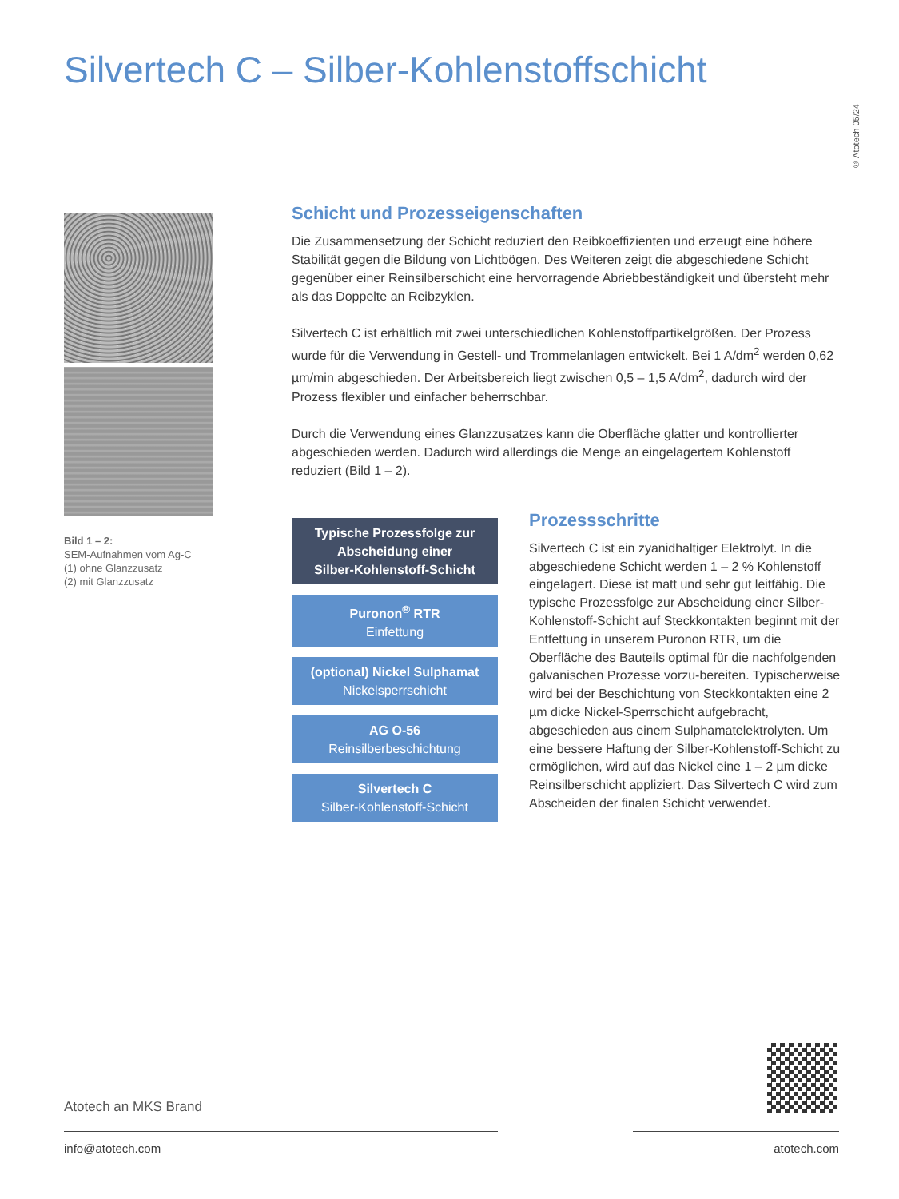Silvertech C – Silber-Kohlenstoffschicht
© Atotech 05/24
Bild 1 – 2:
SEM-Aufnahmen vom Ag-C
(1) ohne Glanzzusatz
(2) mit Glanzzusatz
Schicht und Prozesseigenschaften
Die Zusammensetzung der Schicht reduziert den Reibkoeffizienten und erzeugt eine höhere Stabilität gegen die Bildung von Lichtbögen. Des Weiteren zeigt die abgeschiedene Schicht gegenüber einer Reinsilberschicht eine hervorragende Abriebbeständigkeit und übersteht mehr als das Doppelte an Reibzyklen.
Silvertech C ist erhältlich mit zwei unterschiedlichen Kohlenstoffpartikelgrößen. Der Prozess wurde für die Verwendung in Gestell- und Trommelanlagen entwickelt. Bei 1 A/dm<sup>2</sup> werden 0,62 µm/min abgeschieden. Der Arbeitsbereich liegt zwischen 0,5 – 1,5 A/dm<sup>2</sup>, dadurch wird der Prozess flexibler und einfacher beherrschbar.
Durch die Verwendung eines Glanzzusatzes kann die Oberfläche glatter und kontrollierter abgeschieden werden. Dadurch wird allerdings die Menge an eingelagertem Kohlenstoff reduziert (Bild 1 – 2).
Typische Prozessfolge zur
Abscheidung einer
Silber-Kohlenstoff-Schicht
Puronon<sup>®</sup> RTR
Einfettung
(optional) Nickel Sulphamat
Nickelsperrschicht
AG O-56
Reinsilberbeschichtung
Silvertech C
Silber-Kohlenstoff-Schicht
Prozessschritte
Silvertech C ist ein zyanidhaltiger Elektrolyt. In die abgeschiedene Schicht werden 1 – 2 % Kohlenstoff eingelagert. Diese ist matt und sehr gut leitfähig. Die typische Prozessfolge zur Abscheidung einer Silber-Kohlenstoff-Schicht auf Steckkontakten beginnt mit der Entfettung in unserem Puronon RTR, um die Oberfläche des Bauteils optimal für die nachfolgenden galvanischen Prozesse vorzu-bereiten. Typischerweise wird bei der Beschichtung von Steckkontakten eine 2 µm dicke Nickel-Sperrschicht aufgebracht, abgeschieden aus einem Sulphamatelektrolyten. Um eine bessere Haftung der Silber-Kohlenstoff-Schicht zu ermöglichen, wird auf das Nickel eine 1 – 2 µm dicke Reinsilberschicht appliziert. Das Silvertech C wird zum Abscheiden der finalen Schicht verwendet.
Atotech an MKS Brand
info@atotech.com atotech.com